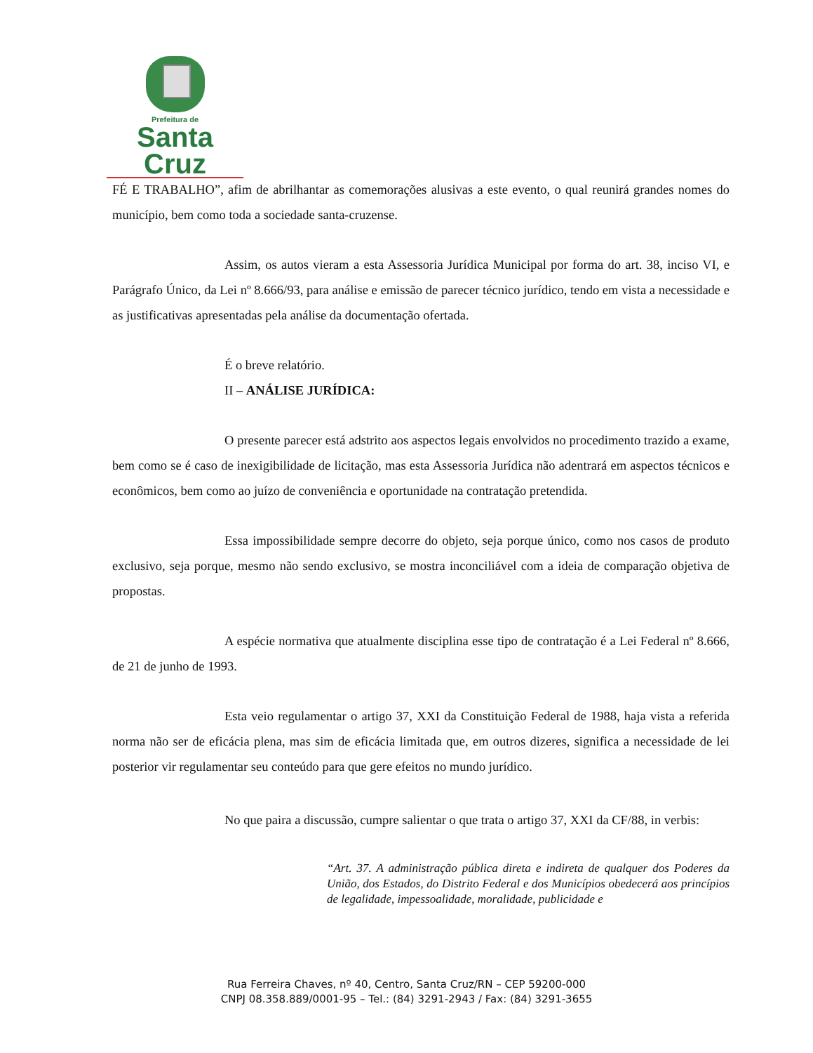Prefeitura de
Santa Cruz
FÉ E TRABALHO”, afim de abrilhantar as comemorações alusivas a este evento, o qual reunirá grandes nomes do município, bem como toda a sociedade santa-cruzense.
Assim, os autos vieram a esta Assessoria Jurídica Municipal por forma do art. 38, inciso VI, e Parágrafo Único, da Lei nº 8.666/93, para análise e emissão de parecer técnico jurídico, tendo em vista a necessidade e as justificativas apresentadas pela análise da documentação ofertada.
É o breve relatório.
II – ANÁLISE JURÍDICA:
O presente parecer está adstrito aos aspectos legais envolvidos no procedimento trazido a exame, bem como se é caso de inexigibilidade de licitação, mas esta Assessoria Jurídica não adentrará em aspectos técnicos e econômicos, bem como ao juízo de conveniência e oportunidade na contratação pretendida.
Essa impossibilidade sempre decorre do objeto, seja porque único, como nos casos de produto exclusivo, seja porque, mesmo não sendo exclusivo, se mostra inconciliável com a ideia de comparação objetiva de propostas.
A espécie normativa que atualmente disciplina esse tipo de contratação é a Lei Federal nº 8.666, de 21 de junho de 1993.
Esta veio regulamentar o artigo 37, XXI da Constituição Federal de 1988, haja vista a referida norma não ser de eficácia plena, mas sim de eficácia limitada que, em outros dizeres, significa a necessidade de lei posterior vir regulamentar seu conteúdo para que gere efeitos no mundo jurídico.
No que paira a discussão, cumpre salientar o que trata o artigo 37, XXI da CF/88, in verbis:
“Art. 37. A administração pública direta e indireta de qualquer dos Poderes da União, dos Estados, do Distrito Federal e dos Municípios obedecerá aos princípios de legalidade, impessoalidade, moralidade, publicidade e
Rua Ferreira Chaves, nº 40, Centro, Santa Cruz/RN – CEP 59200-000
CNPJ 08.358.889/0001-95 – Tel.: (84) 3291-2943 / Fax: (84) 3291-3655